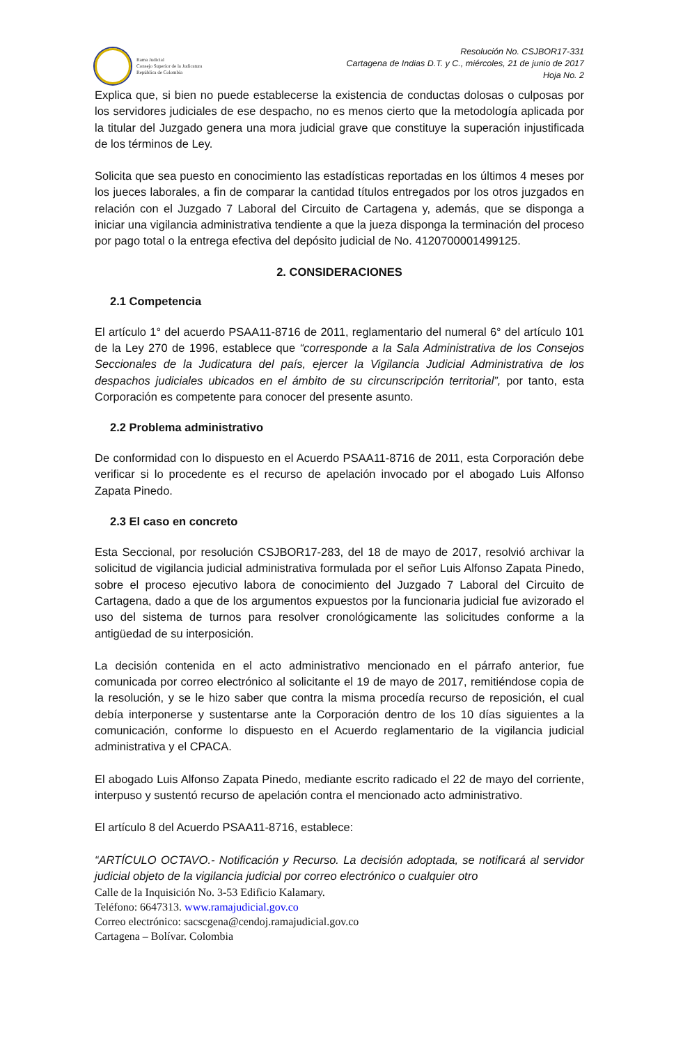Resolución No. CSJBOR17-331
Cartagena de Indias D.T. y C., miércoles, 21 de junio de 2017
Hoja No. 2
Rama Judicial
Consejo Superior de la Judicatura
República de Colombia
Explica que, si bien no puede establecerse la existencia de conductas dolosas o culposas por los servidores judiciales de ese despacho, no es menos cierto que la metodología aplicada por la titular del Juzgado genera una mora judicial grave que constituye la superación injustificada de los términos de Ley.
Solicita que sea puesto en conocimiento las estadísticas reportadas en los últimos 4 meses por los jueces laborales, a fin de comparar la cantidad títulos entregados por los otros juzgados en relación con el Juzgado 7 Laboral del Circuito de Cartagena y, además, que se disponga a iniciar una vigilancia administrativa tendiente a que la jueza disponga la terminación del proceso por pago total o la entrega efectiva del depósito judicial de No. 4120700001499125.
2. CONSIDERACIONES
2.1 Competencia
El artículo 1° del acuerdo PSAA11-8716 de 2011, reglamentario del numeral 6° del artículo 101 de la Ley 270 de 1996, establece que “corresponde a la Sala Administrativa de los Consejos Seccionales de la Judicatura del país, ejercer la Vigilancia Judicial Administrativa de los despachos judiciales ubicados en el ámbito de su circunscripción territorial”, por tanto, esta Corporación es competente para conocer del presente asunto.
2.2 Problema administrativo
De conformidad con lo dispuesto en el Acuerdo PSAA11-8716 de 2011, esta Corporación debe verificar si lo procedente es el recurso de apelación invocado por el abogado Luis Alfonso Zapata Pinedo.
2.3 El caso en concreto
Esta Seccional, por resolución CSJBOR17-283, del 18 de mayo de 2017, resolvió archivar la solicitud de vigilancia judicial administrativa formulada por el señor Luis Alfonso Zapata Pinedo, sobre el proceso ejecutivo labora de conocimiento del Juzgado 7 Laboral del Circuito de Cartagena, dado a que de los argumentos expuestos por la funcionaria judicial fue avizorado el uso del sistema de turnos para resolver cronológicamente las solicitudes conforme a la antigüedad de su interposición.
La decisión contenida en el acto administrativo mencionado en el párrafo anterior, fue comunicada por correo electrónico al solicitante el 19 de mayo de 2017, remitiéndose copia de la resolución, y se le hizo saber que contra la misma procedía recurso de reposición, el cual debía interponerse y sustentarse ante la Corporación dentro de los 10 días siguientes a la comunicación, conforme lo dispuesto en el Acuerdo reglamentario de la vigilancia judicial administrativa y el CPACA.
El abogado Luis Alfonso Zapata Pinedo, mediante escrito radicado el 22 de mayo del corriente, interpuso y sustentó recurso de apelación contra el mencionado acto administrativo.
El artículo 8 del Acuerdo PSAA11-8716, establece:
“ARTÍCULO OCTAVO.- Notificación y Recurso. La decisión adoptada, se notificará al servidor judicial objeto de la vigilancia judicial por correo electrónico o cualquier otro
Calle de la Inquisición No. 3-53 Edificio Kalamary.
Teléfono: 6647313. www.ramajudicial.gov.co
Correo electrónico: sacscgena@cendoj.ramajudicial.gov.co
Cartagena – Bolívar. Colombia